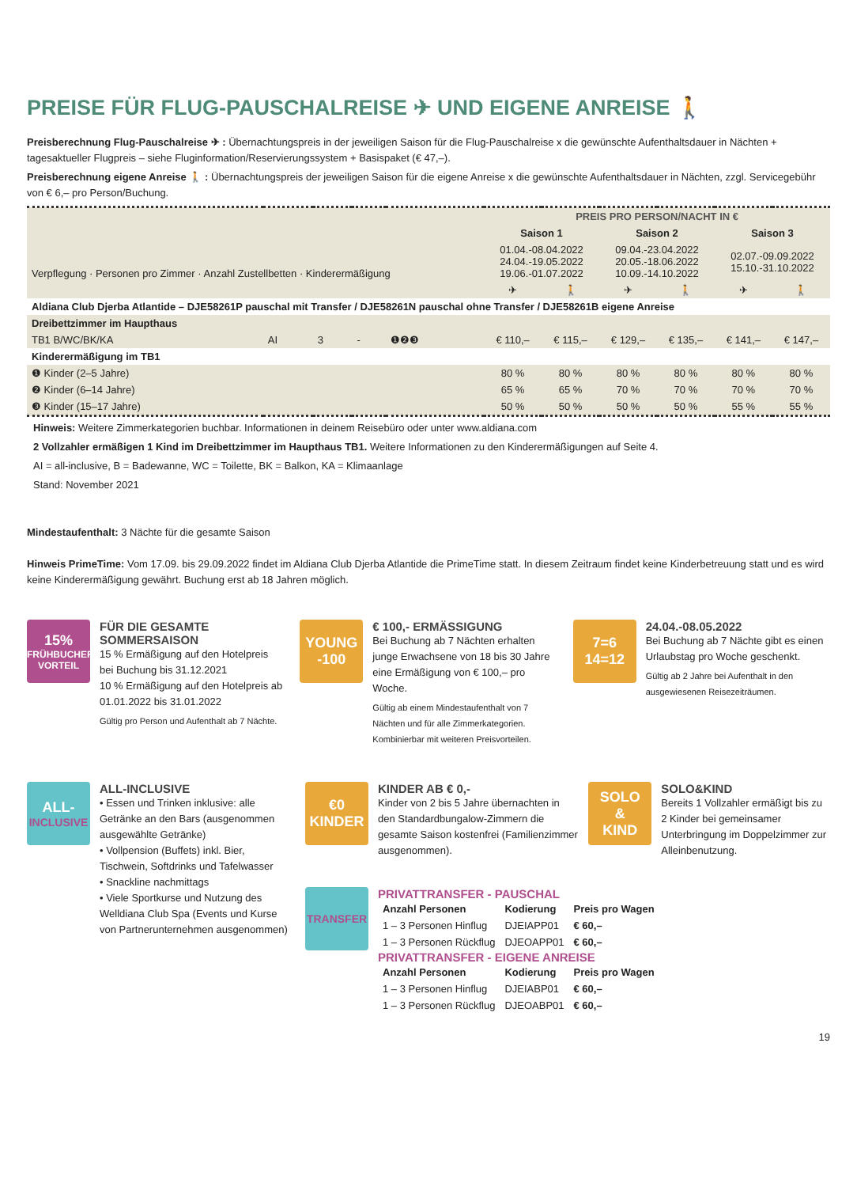PREISE FÜR FLUG-PAUSCHALREISE ✈ UND EIGENE ANREISE 🚶
Preisberechnung Flug-Pauschalreise ✈ : Übernachtungspreis in der jeweiligen Saison für die Flug-Pauschalreise x die gewünschte Aufenthaltsdauer in Nächten + tagesaktueller Flugpreis – siehe Fluginformation/Reservierungssystem + Basispaket (€ 47,–).
Preisberechnung eigene Anreise 🚶 : Übernachtungspreis der jeweiligen Saison für die eigene Anreise x die gewünschte Aufenthaltsdauer in Nächten, zzgl. Servicegebühr von € 6,– pro Person/Buchung.
| Verpflegung · Personen pro Zimmer · Anzahl Zustellbetten · Kinderermäßigung | | | | | PREIS PRO PERSON/NACHT IN € | | | | | |
| --- | --- | --- | --- | --- | --- | --- | --- | --- | --- | --- |
| | | | | | Saison 1 | | Saison 2 | | Saison 3 | |
| | | | | | 01.04.-08.04.2022 24.04.-19.05.2022 19.06.-01.07.2022 | | 09.04.-23.04.2022 20.05.-18.06.2022 10.09.-14.10.2022 | | 02.07.-09.09.2022 15.10.-31.10.2022 | |
| | | | | | ✈ | 🚶 | ✈ | 🚶 | ✈ | 🚶 |
| Aldiana Club Djerba Atlantide – DJE58261P pauschal mit Transfer / DJE58261N pauschal ohne Transfer / DJE58261B eigene Anreise | | | | | | | | | | |
| Dreibettzimmer im Haupthaus | | | | | | | | | | |
| TB1 B/WC/BK/KA | AI | 3 | - | ❶❷❸ | € 110,– | € 115,– | € 129,– | € 135,– | € 141,– | € 147,– |
| Kinderermäßigung im TB1 | | | | | | | | | | |
| ❶ Kinder (2–5 Jahre) | | | | | 80 % | 80 % | 80 % | 80 % | 80 % | 80 % |
| ❷ Kinder (6–14 Jahre) | | | | | 65 % | 65 % | 70 % | 70 % | 70 % | 70 % |
| ❸ Kinder (15–17 Jahre) | | | | | 50 % | 50 % | 50 % | 50 % | 55 % | 55 % |
Hinweis: Weitere Zimmerkategorien buchbar. Informationen in deinem Reisebüro oder unter www.aldiana.com
2 Vollzahler ermäßigen 1 Kind im Dreibettzimmer im Haupthaus TB1. Weitere Informationen zu den Kinderermäßigungen auf Seite 4.
AI = all-inclusive, B = Badewanne, WC = Toilette, BK = Balkon, KA = Klimaanlage
Stand: November 2021
Mindestaufenthalt: 3 Nächte für die gesamte Saison
Hinweis PrimeTime: Vom 17.09. bis 29.09.2022 findet im Aldiana Club Djerba Atlantide die PrimeTime statt. In diesem Zeitraum findet keine Kinderbetreuung statt und es wird keine Kinderermäßigung gewährt. Buchung erst ab 18 Jahren möglich.
15%
FRÜHBUCHER VORTEIL
FÜR DIE GESAMTE SOMMERSAISON
15 % Ermäßigung auf den Hotelpreis bei Buchung bis 31.12.2021
10 % Ermäßigung auf den Hotelpreis ab 01.01.2022 bis 31.01.2022
Gültig pro Person und Aufenthalt ab 7 Nächte.
YOUNG
-100
€ 100,- ERMÄSSIGUNG
Bei Buchung ab 7 Nächten erhalten junge Erwachsene von 18 bis 30 Jahre eine Ermäßigung von € 100,– pro Woche.
Gültig ab einem Mindestaufenthalt von 7 Nächten und für alle Zimmerkategorien. Kombinierbar mit weiteren Preisvorteilen.
7=6
14=12
24.04.-08.05.2022
Bei Buchung ab 7 Nächte gibt es einen Urlaubstag pro Woche geschenkt.
Gültig ab 2 Jahre bei Aufenthalt in den ausgewiesenen Reisezeiträumen.
ALL-
INCLUSIVE
ALL-INCLUSIVE
• Essen und Trinken inklusive: alle Getränke an den Bars (ausgenommen ausgewählte Getränke)
• Vollpension (Buffets) inkl. Bier, Tischwein, Softdrinks und Tafelwasser
• Snackline nachmittags
• Viele Sportkurse und Nutzung des Welldiana Club Spa (Events und Kurse von Partnerunternehmen ausgenommen)
€0
KINDER
KINDER AB € 0,-
Kinder von 2 bis 5 Jahre übernachten in den Standardbungalow-Zimmern die gesamte Saison kostenfrei (Familienzimmer ausgenommen).
SOLO
&
KIND
SOLO&KIND
Bereits 1 Vollzahler ermäßigt bis zu 2 Kinder bei gemeinsamer Unterbringung im Doppelzimmer zur Alleinbenutzung.
TRANSFER
PRIVATTRANSFER - PAUSCHAL
| Anzahl Personen | Kodierung | Preis pro Wagen |
| --- | --- | --- |
| 1 – 3 Personen Hinflug | DJEIAPP01 | € 60,– |
| 1 – 3 Personen Rückflug | DJEOAPP01 | € 60,– |
PRIVATTRANSFER - EIGENE ANREISE
| Anzahl Personen | Kodierung | Preis pro Wagen |
| --- | --- | --- |
| 1 – 3 Personen Hinflug | DJEIABP01 | € 60,– |
| 1 – 3 Personen Rückflug | DJEOABP01 | € 60,– |
19